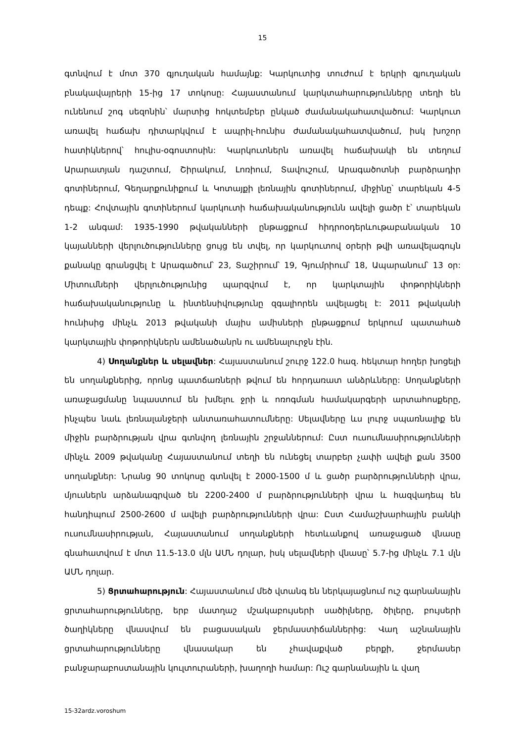15
գտնվում է մոտ 370 գյուղական համայնք: Կարկուտից տուժում է երկրի գյուղական բնակավայրերի 15-ից 17 տոկոսը: Հայաստանում կարկտահարությունները տեղի են ունենում շոգ սեզոնին՝ մարտից հոկտեմբեր ընկած ժամանակահատվածում: Կարկուտ առավել հաճախ դիտարկվում է ապրիլ-հունիս ժամանակահատվածում, իսկ խոշոր հատիկներով՝ հուլիս-օգոստոսին: Կարկուտներն առավել հաճախակի են տեղում Արարատյան դաշտում, Շիրակում, Լոռիում, Տավուշում, Արագածոտնի բարձրադիր գոտիներում, Գեղարքունիքում և Կոտայքի լեռնային գոտիներում, միջինը՝ տարեկան 4-5 դեպք: Հովտային գոտիներում կարկուտի հաճախականությունն ավելի ցածր է՝ տարեկան 1-2 անգամ: 1935-1990 թվականների ընթացքում հիդրոօդերևութաբանական 10 կայանների վերլուծությունները ցույց են տվել, որ կարկուտով օրերի թվի առավելագույն քանակը գրանցվել է Արագածում՝ 23, Տաշիրում՝ 19, Գյումրիում՝ 18, Ապարանում՝ 13 օր: Միտումների վերլուծությունից պարզվում է, որ կարկտային փոթորիկների հաճախականությունը և ինտենսիվությունը զգալիորեն ավելացել է: 2011 թվականի հունիսից մինչև 2013 թվականի մայիս ամիսների ընթացքում երկրում պատահած կարկտային փոթորիկներն ամենածանրն ու ամենալուրջն էին.
4) Սողանքներ և սելավներ: Հայաստանում շուրջ 122.0 հազ. հեկտար հողեր խոցելի են սողանքներից, որոնց պատճառների թվում են հորդառատ անձրևները: Սողանքների առաջացմանը նպաստում են խմելու ջրի և ոռոգման համակարգերի արտահոսքերը, ինչպես նաև լեռնալանջերի անտառահատումները: Սելավները ևս լուրջ սպառնալիք են միջին բարձրության վրա գտնվող լեռնային շրջաններում: Ըստ ուսումնասիրությունների մինչև 2009 թվականը Հայաստանում տեղի են ունեցել տարբեր չափի ավելի քան 3500 սողանքներ: Նրանց 90 տոկոսը գտնվել է 2000-1500 մ և ցածր բարձրությունների վրա, մյուսներն արձանագրված են 2200-2400 մ բարձրությունների վրա և հազվադեպ են հանդիպում 2500-2600 մ ավելի բարձրությունների վրա: Ըստ Համաշխարհային բանկի ուսումնասիրության, Հայաստանում սողանքների հետևանքով առաջացած վնասը գնահատվում է մոտ 11.5-13.0 մլն ԱՄՆ դոլար, իսկ սելավների վնասը՝ 5.7-ից մինչև 7.1 մլն ԱՄՆ դոլար.
5) Ցրտահարություն: Հայաստանում մեծ վտանգ են ներկայացնում ուշ գարնանային ցրտահարությունները, երբ մատղաշ մշակաբույսերի սածիլները, ծիլերը, բույսերի ծաղիկները վնասվում են բացասական ջերմաստիճաններից: Վաղ աշնանային ցրտահարությունները վնասակար են չհավաքված բերքի, ջերմասեր բանջարաբոստանային կուլտուրաների, խաղողի համար: Ուշ գարնանային և վաղ
15-32ardz.voroshum